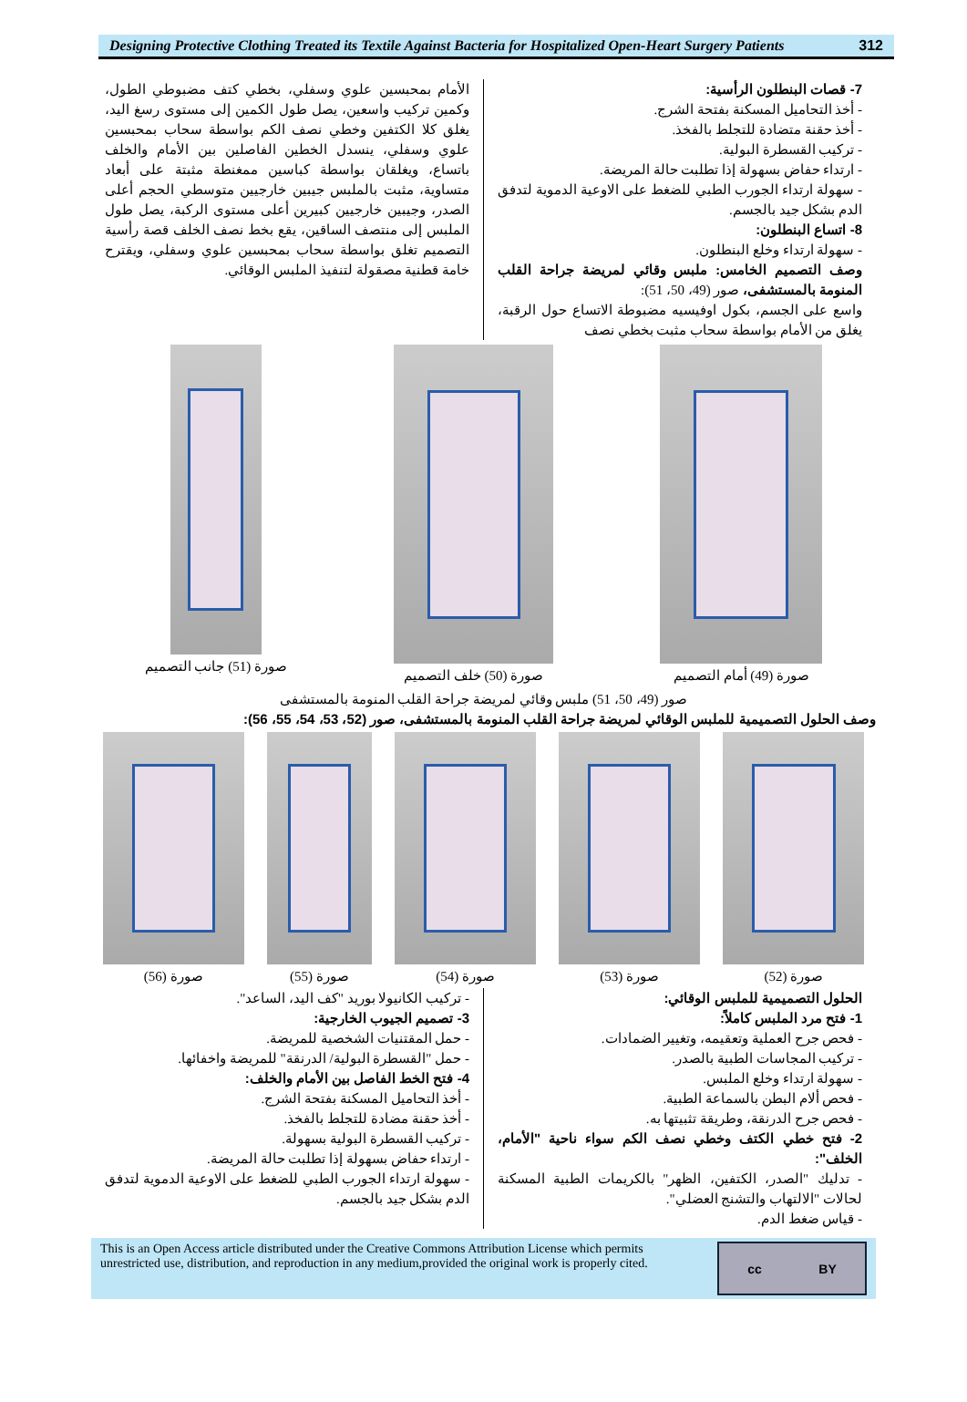Designing Protective Clothing Treated its Textile Against Bacteria for Hospitalized Open-Heart Surgery Patients
312
7- قصات البنطلون الرأسية:
- أخذ التحاميل المسكنة بفتحة الشرج.
- أخذ حقنة متضادة للتجلط بالفخذ.
- تركيب القسطرة البولية.
- ارتداء حفاض بسهولة إذا تطلبت حالة المريضة.
- سهولة ارتداء الجورب الطبي للضغط على الاوعية الدموية لتدفق الدم بشكل جيد بالجسم.
8- اتساع البنطلون:
- سهولة ارتداء وخلع البنطلون.
وصف التصميم الخامس: ملبس وقائي لمريضة جراحة القلب المنومة بالمستشفى، صور (49، 50، 51):
واسع على الجسم، بكول اوفيسيه مضبوطة الاتساع حول الرقبة، يغلق من الأمام بواسطة سحاب مثبت بخطي نصف
الأمام بمحبسين علوي وسفلي، بخطي كتف مضبوطي الطول، وكمين تركيب واسعين، يصل طول الكمين إلى مستوى رسغ اليد، يغلق كلا الكتفين وخطي نصف الكم بواسطة سحاب بمحبسين علوي وسفلي، ينسدل الخطين الفاصلين بين الأمام والخلف باتساع، ويغلقان بواسطة كباسين ممغنطة مثبتة على أبعاد متساوية، مثبت بالملبس جيبين خارجيين متوسطي الحجم أعلى الصدر، وجيبين خارجيين كبيرين أعلى مستوى الركبة، يصل طول الملبس إلى منتصف الساقين، يقع بخط نصف الخلف قصة رأسية التصميم تغلق بواسطة سحاب بمحبسين علوي وسفلي، ويقترح خامة قطنية مصقولة لتنفيذ الملبس الوقائي.
صورة (49) أمام التصميم صورة (50) خلف التصميم صورة (51) جانب التصميم
صور (49، 50، 51) ملبس وقائي لمريضة جراحة القلب المنومة بالمستشفى
وصف الحلول التصميمية للملبس الوقائي لمريضة جراحة القلب المنومة بالمستشفى، صور (52، 53، 54، 55، 56):
صورة (52) صورة (53) صورة (54) صورة (55) صورة (56)
الحلول التصميمية للملبس الوقائي:
1- فتح مرد الملبس كاملاً:
- فحص جرح العملية وتعقيمه، وتغيير الضمادات.
- تركيب المجاسات الطبية بالصدر.
- سهولة ارتداء وخلع الملبس.
- فحص ألام البطن بالسماعة الطبية.
- فحص جرح الدرنقة، وطريقة تثبيتها به.
2- فتح خطي الكتف وخطي نصف الكم سواء ناحية "الأمام، الخلف":
- تدليك "الصدر، الكتفين، الظهر" بالكريمات الطبية المسكنة لحالات "الالتهاب والتشنج العضلي".
- قياس ضغط الدم.
- تركيب الكانيولا بوريد "كف اليد، الساعد".
3- تصميم الجيوب الخارجية:
- حمل المقتنيات الشخصية للمريضة.
- حمل "القسطرة البولية/ الدرنقة" للمريضة واخفائها.
4- فتح الخط الفاصل بين الأمام والخلف:
- أخذ التحاميل المسكنة بفتحة الشرج.
- أخذ حقنة مضادة للتجلط بالفخذ.
- تركيب القسطرة البولية بسهولة.
- ارتداء حفاض بسهولة إذا تطلبت حالة المريضة.
- سهولة ارتداء الجورب الطبي للضغط على الاوعية الدموية لتدفق الدم بشكل جيد بالجسم.
This is an Open Access article distributed under the Creative Commons Attribution License which permits unrestricted use, distribution, and reproduction in any medium,provided the original work is properly cited.
cc BY